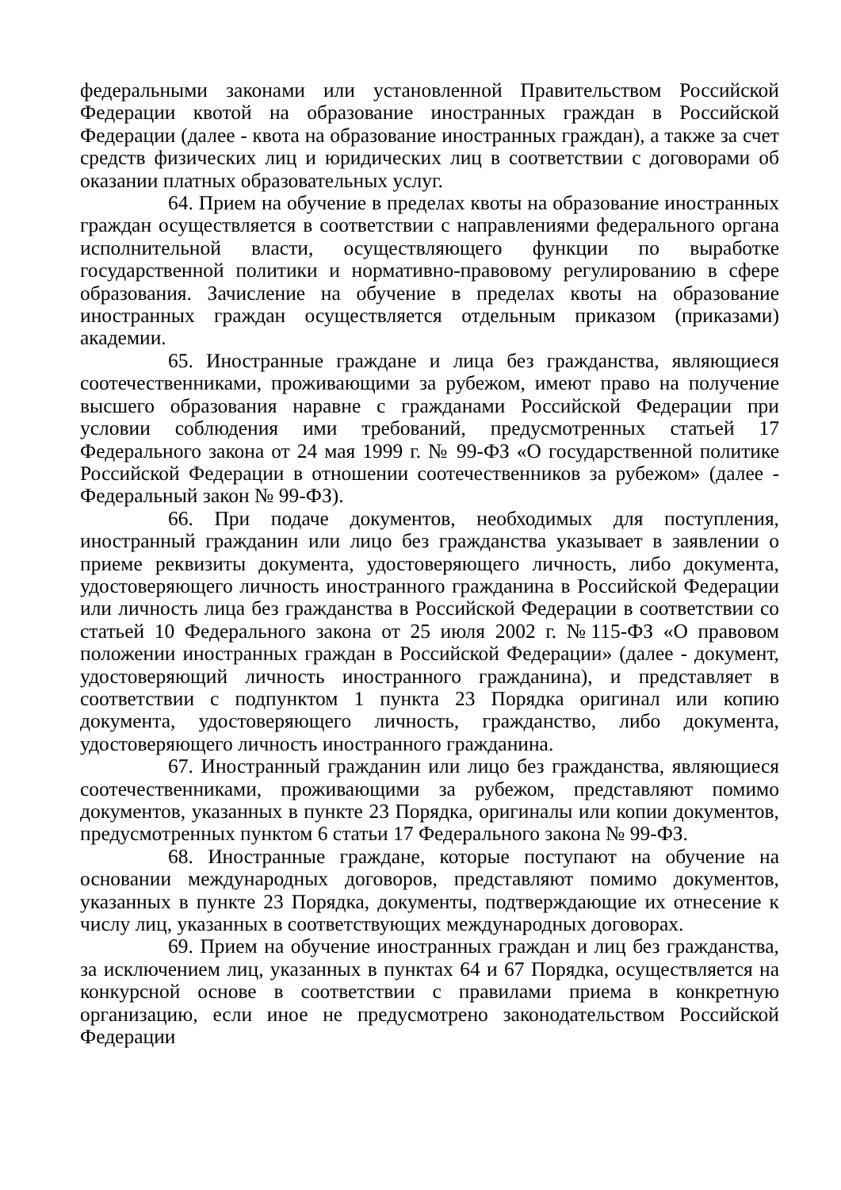федеральными законами или установленной Правительством Российской Федерации квотой на образование иностранных граждан в Российской Федерации (далее - квота на образование иностранных граждан), а также за счет средств физических лиц и юридических лиц в соответствии с договорами об оказании платных образовательных услуг.
64. Прием на обучение в пределах квоты на образование иностранных граждан осуществляется в соответствии с направлениями федерального органа исполнительной власти, осуществляющего функции по выработке государственной политики и нормативно-правовому регулированию в сфере образования. Зачисление на обучение в пределах квоты на образование иностранных граждан осуществляется отдельным приказом (приказами) академии.
65. Иностранные граждане и лица без гражданства, являющиеся соотечественниками, проживающими за рубежом, имеют право на получение высшего образования наравне с гражданами Российской Федерации при условии соблюдения ими требований, предусмотренных статьей 17 Федерального закона от 24 мая 1999 г. № 99-ФЗ «О государственной политике Российской Федерации в отношении соотечественников за рубежом» (далее - Федеральный закон № 99-ФЗ).
66. При подаче документов, необходимых для поступления, иностранный гражданин или лицо без гражданства указывает в заявлении о приеме реквизиты документа, удостоверяющего личность, либо документа, удостоверяющего личность иностранного гражданина в Российской Федерации или личность лица без гражданства в Российской Федерации в соответствии со статьей 10 Федерального закона от 25 июля 2002 г. №115-ФЗ «О правовом положении иностранных граждан в Российской Федерации» (далее - документ, удостоверяющий личность иностранного гражданина), и представляет в соответствии с подпунктом 1 пункта 23 Порядка оригинал или копию документа, удостоверяющего личность, гражданство, либо документа, удостоверяющего личность иностранного гражданина.
67. Иностранный гражданин или лицо без гражданства, являющиеся соотечественниками, проживающими за рубежом, представляют помимо документов, указанных в пункте 23 Порядка, оригиналы или копии документов, предусмотренных пунктом 6 статьи 17 Федерального закона № 99-ФЗ.
68. Иностранные граждане, которые поступают на обучение на основании международных договоров, представляют помимо документов, указанных в пункте 23 Порядка, документы, подтверждающие их отнесение к числу лиц, указанных в соответствующих международных договорах.
69. Прием на обучение иностранных граждан и лиц без гражданства, за исключением лиц, указанных в пунктах 64 и 67 Порядка, осуществляется на конкурсной основе в соответствии с правилами приема в конкретную организацию, если иное не предусмотрено законодательством Российской Федерации